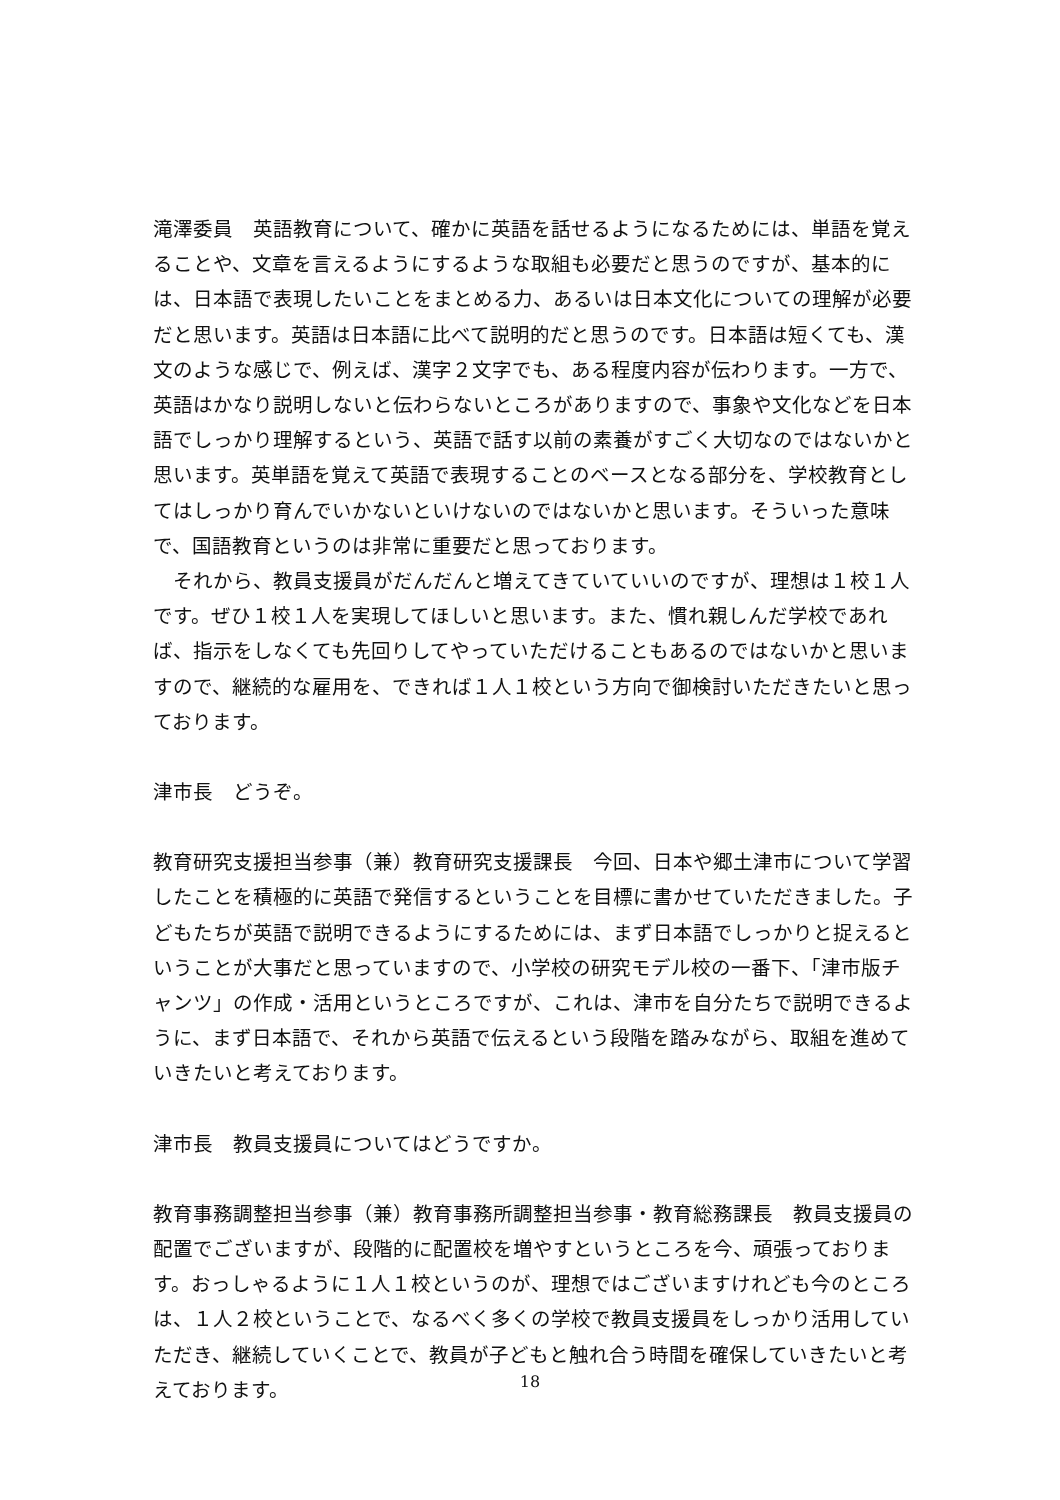滝澤委員　英語教育について、確かに英語を話せるようになるためには、単語を覚えることや、文章を言えるようにするような取組も必要だと思うのですが、基本的には、日本語で表現したいことをまとめる力、あるいは日本文化についての理解が必要だと思います。英語は日本語に比べて説明的だと思うのです。日本語は短くても、漢文のような感じで、例えば、漢字２文字でも、ある程度内容が伝わります。一方で、英語はかなり説明しないと伝わらないところがありますので、事象や文化などを日本語でしっかり理解するという、英語で話す以前の素養がすごく大切なのではないかと思います。英単語を覚えて英語で表現することのベースとなる部分を、学校教育としてはしっかり育んでいかないといけないのではないかと思います。そういった意味で、国語教育というのは非常に重要だと思っております。
　それから、教員支援員がだんだんと増えてきていていいのですが、理想は１校１人です。ぜひ１校１人を実現してほしいと思います。また、慣れ親しんだ学校であれば、指示をしなくても先回りしてやっていただけることもあるのではないかと思いますので、継続的な雇用を、できれば１人１校という方向で御検討いただきたいと思っております。
津市長　どうぞ。
教育研究支援担当参事（兼）教育研究支援課長　今回、日本や郷土津市について学習したことを積極的に英語で発信するということを目標に書かせていただきました。子どもたちが英語で説明できるようにするためには、まず日本語でしっかりと捉えるということが大事だと思っていますので、小学校の研究モデル校の一番下、「津市版チャンツ」の作成・活用というところですが、これは、津市を自分たちで説明できるように、まず日本語で、それから英語で伝えるという段階を踏みながら、取組を進めていきたいと考えております。
津市長　教員支援員についてはどうですか。
教育事務調整担当参事（兼）教育事務所調整担当参事・教育総務課長　教員支援員の配置でございますが、段階的に配置校を増やすというところを今、頑張っております。おっしゃるように１人１校というのが、理想ではございますけれども今のところは、１人２校ということで、なるべく多くの学校で教員支援員をしっかり活用していただき、継続していくことで、教員が子どもと触れ合う時間を確保していきたいと考えております。
18